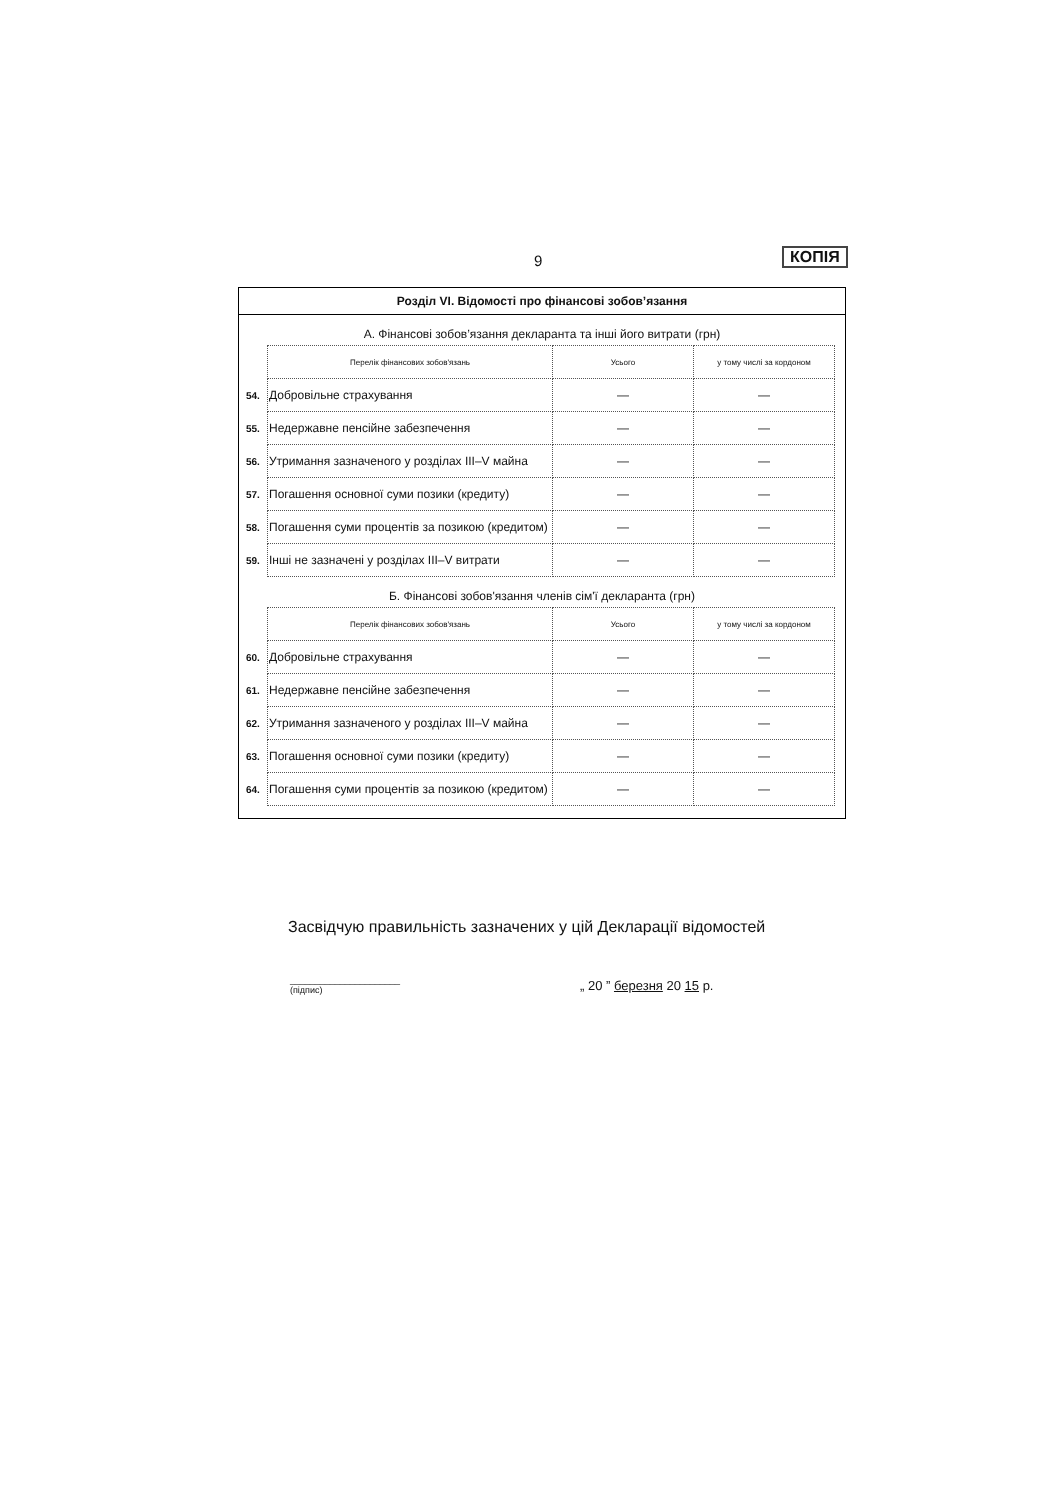9 КОПІЯ
Розділ VI. Відомості про фінансові зобов’язання
А. Фінансові зобов’язання декларанта та інші його витрати (грн)
| | Перелік фінансових зобов'язань | Усього | у тому числі за кордоном |
| 54. | Добровільне страхування | — | — |
| 55. | Недержавне пенсійне забезпечення | — | — |
| 56. | Утримання зазначеного у розділах III–V майна | — | — |
| 57. | Погашення основної суми позики (кредиту) | — | — |
| 58. | Погашення суми процентів за позикою (кредитом) | — | — |
| 59. | Інші не зазначені у розділах III–V витрати | — | — |
Б. Фінансові зобов'язання членів сім'ї декларанта (грн)
| | Перелік фінансових зобов'язань | Усього | у тому числі за кордоном |
| 60. | Добровільне страхування | — | — |
| 61. | Недержавне пенсійне забезпечення | — | — |
| 62. | Утримання зазначеного у розділах III–V майна | — | — |
| 63. | Погашення основної суми позики (кредиту) | — | — |
| 64. | Погашення суми процентів за позикою (кредитом) | — | — |
Засвідчую правильність зазначених у цій Декларації відомостей
______________________
(підпис)
„ 20 ” березня 20 15 р.